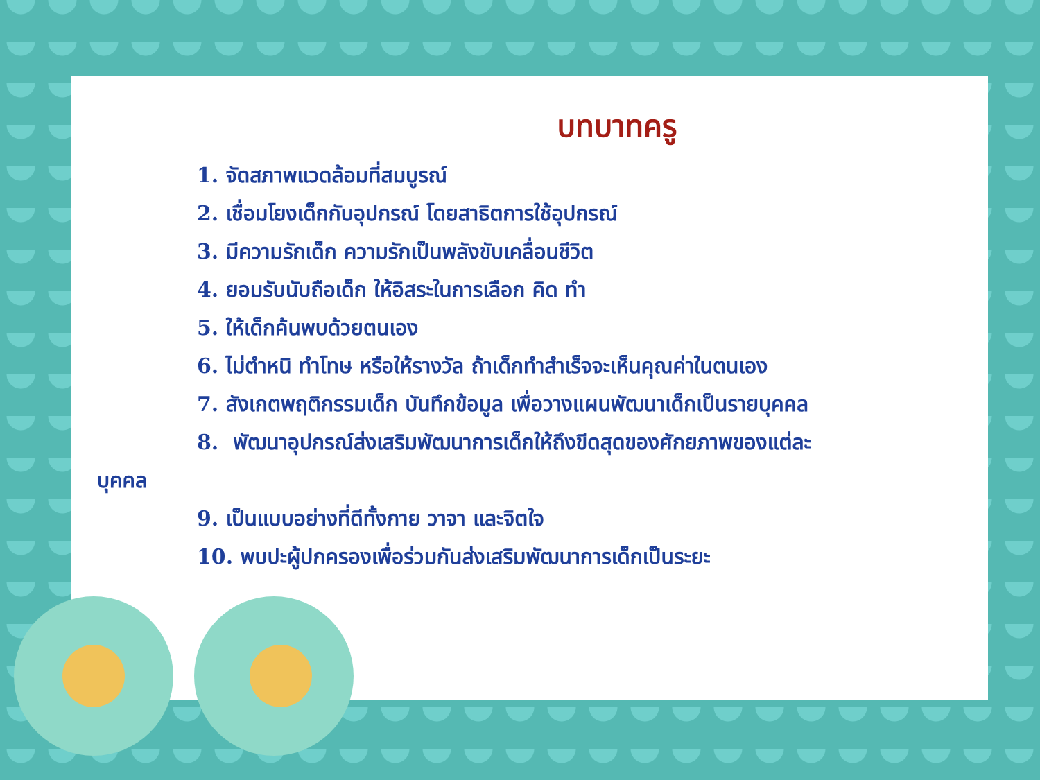บทบาทครู
1. จัดสภาพแวดล้อมที่สมบูรณ์
2. เชื่อมโยงเด็กกับอุปกรณ์ โดยสาธิตการใช้อุปกรณ์
3. มีความรักเด็ก ความรักเป็นพลังขับเคลื่อนชีวิต
4. ยอมรับนับถือเด็ก ให้อิสระในการเลือก คิด ทำ
5. ให้เด็กค้นพบด้วยตนเอง
6. ไม่ตำหนิ ทำโทษ หรือให้รางวัล ถ้าเด็กทำสำเร็จจะเห็นคุณค่าในตนเอง
7. สังเกตพฤติกรรมเด็ก บันทึกข้อมูล เพื่อวางแผนพัฒนาเด็กเป็นรายบุคคล
8. พัฒนาอุปกรณ์ส่งเสริมพัฒนาการเด็กให้ถึงขีดสุดของศักยภาพของแต่ละ
บุคคล
9. เป็นแบบอย่างที่ดีทั้งกาย วาจา และจิตใจ
10. พบปะผู้ปกครองเพื่อร่วมกันส่งเสริมพัฒนาการเด็กเป็นระยะ